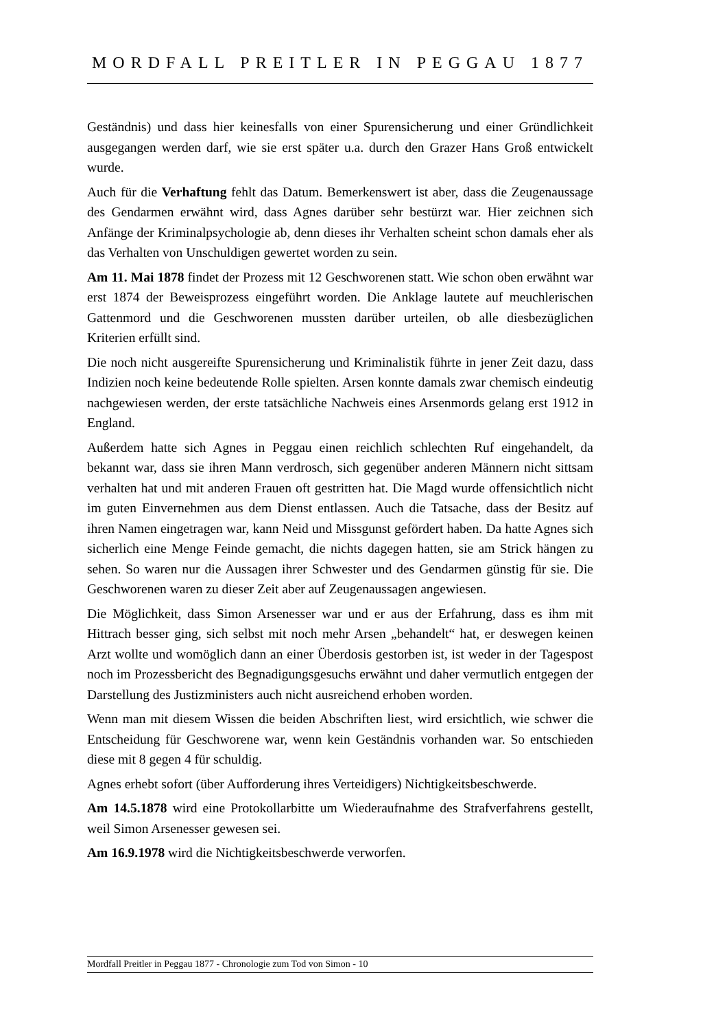MORDFALL PREITLER IN PEGGAU 1877
Geständnis) und dass hier keinesfalls von einer Spurensicherung und einer Gründlichkeit ausgegangen werden darf, wie sie erst später u.a. durch den Grazer Hans Groß entwickelt wurde.
Auch für die Verhaftung fehlt das Datum. Bemerkenswert ist aber, dass die Zeugenaussage des Gendarmen erwähnt wird, dass Agnes darüber sehr bestürzt war. Hier zeichnen sich Anfänge der Kriminalpsychologie ab, denn dieses ihr Verhalten scheint schon damals eher als das Verhalten von Unschuldigen gewertet worden zu sein.
Am 11. Mai 1878 findet der Prozess mit 12 Geschworenen statt. Wie schon oben erwähnt war erst 1874 der Beweisprozess eingeführt worden. Die Anklage lautete auf meuchlerischen Gattenmord und die Geschworenen mussten darüber urteilen, ob alle diesbezüglichen Kriterien erfüllt sind.
Die noch nicht ausgereifte Spurensicherung und Kriminalistik führte in jener Zeit dazu, dass Indizien noch keine bedeutende Rolle spielten. Arsen konnte damals zwar chemisch eindeutig nachgewiesen werden, der erste tatsächliche Nachweis eines Arsenmords gelang erst 1912 in England.
Außerdem hatte sich Agnes in Peggau einen reichlich schlechten Ruf eingehandelt, da bekannt war, dass sie ihren Mann verdrosch, sich gegenüber anderen Männern nicht sittsam verhalten hat und mit anderen Frauen oft gestritten hat. Die Magd wurde offensichtlich nicht im guten Einvernehmen aus dem Dienst entlassen. Auch die Tatsache, dass der Besitz auf ihren Namen eingetragen war, kann Neid und Missgunst gefördert haben. Da hatte Agnes sich sicherlich eine Menge Feinde gemacht, die nichts dagegen hatten, sie am Strick hängen zu sehen. So waren nur die Aussagen ihrer Schwester und des Gendarmen günstig für sie. Die Geschworenen waren zu dieser Zeit aber auf Zeugenaussagen angewiesen.
Die Möglichkeit, dass Simon Arsenesser war und er aus der Erfahrung, dass es ihm mit Hittrach besser ging, sich selbst mit noch mehr Arsen „behandelt“ hat, er deswegen keinen Arzt wollte und womöglich dann an einer Überdosis gestorben ist, ist weder in der Tagespost noch im Prozessbericht des Begnadigungsgesuchs erwähnt und daher vermutlich entgegen der Darstellung des Justizministers auch nicht ausreichend erhoben worden.
Wenn man mit diesem Wissen die beiden Abschriften liest, wird ersichtlich, wie schwer die Entscheidung für Geschworene war, wenn kein Geständnis vorhanden war. So entschieden diese mit 8 gegen 4 für schuldig.
Agnes erhebt sofort (über Aufforderung ihres Verteidigers) Nichtigkeitsbeschwerde.
Am 14.5.1878 wird eine Protokollarbitte um Wiederaufnahme des Strafverfahrens gestellt, weil Simon Arsenesser gewesen sei.
Am 16.9.1978 wird die Nichtigkeitsbeschwerde verworfen.
Mordfall Preitler in Peggau 1877 - Chronologie zum Tod von Simon - 10